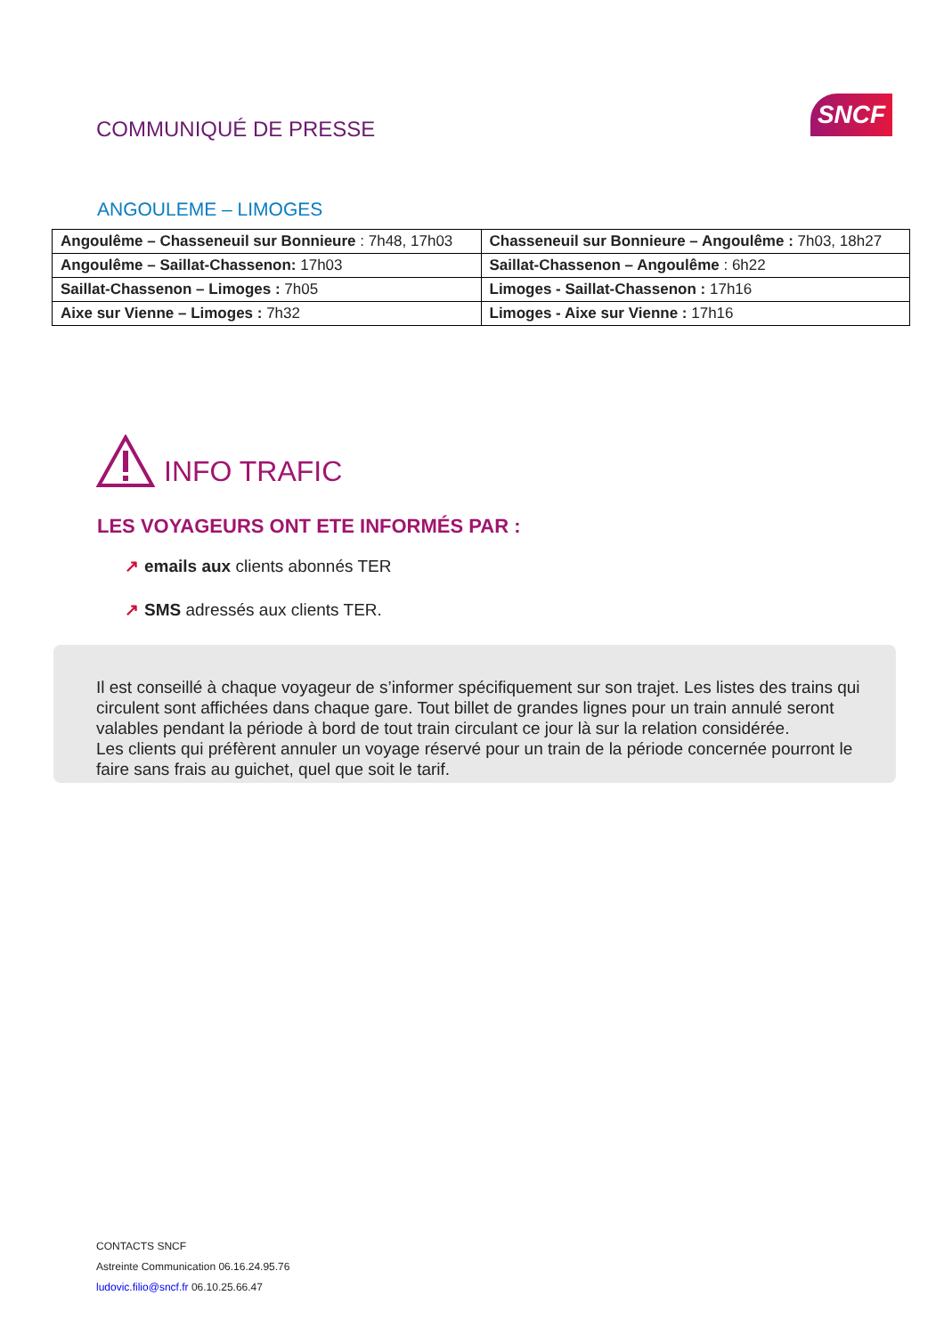COMMUNIQUÉ DE PRESSE
SNCF
ANGOULEME – LIMOGES
| Angoulême – Chasseneuil sur Bonnieure : 7h48, 17h03 | Chasseneuil sur Bonnieure – Angoulême : 7h03, 18h27 |
| Angoulême – Saillat-Chassenon: 17h03 | Saillat-Chassenon – Angoulême : 6h22 |
| Saillat-Chassenon – Limoges : 7h05 | Limoges - Saillat-Chassenon : 17h16 |
| Aixe sur Vienne – Limoges : 7h32 | Limoges - Aixe sur Vienne : 17h16 |
INFO TRAFIC
LES VOYAGEURS ONT ETE INFORMÉS PAR :
↗ emails aux clients abonnés TER
↗ SMS adressés aux clients TER.
Il est conseillé à chaque voyageur de s’informer spécifiquement sur son trajet. Les listes des trains qui circulent sont affichées dans chaque gare. Tout billet de grandes lignes pour un train annulé seront valables pendant la période à bord de tout train circulant ce jour là sur la relation considérée.
Les clients qui préfèrent annuler un voyage réservé pour un train de la période concernée pourront le faire sans frais au guichet, quel que soit le tarif.
CONTACTS SNCF
Astreinte Communication 06.16.24.95.76
ludovic.filio@sncf.fr 06.10.25.66.47